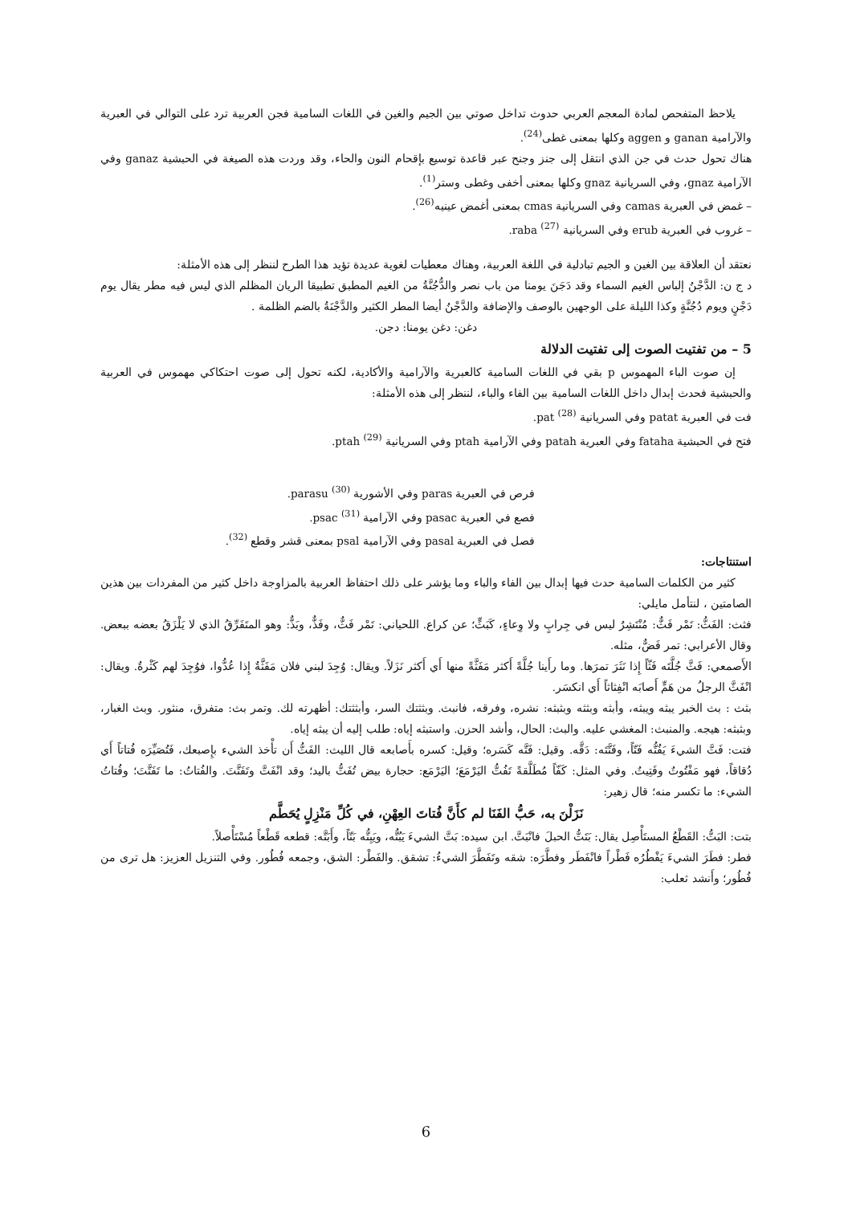يلاحظ المتفحص لمادة المعجم العربي حدوث تداخل صوتي بين الجيم والغين في اللغات السامية فجن العربية ترد على التوالي في العبرية والآرامية ganan و aggen وكلها بمعنى غطى<sup>(24)</sup>.
هناك تحول حدث في جن الذي انتقل إلى جنز وجنح عبر قاعدة توسيع بإقحام النون والحاء، وقد وردت هذه الصيغة في الحبشية ganaz وفي الآرامية gnaz، وفي السريانية gnaz وكلها بمعنى أخفى وغطى وستر<sup>(1)</sup>.
– غمض في العبرية camas وفي السريانية cmas بمعنى أغمض عينيه<sup>(26)</sup>.
– غروب في العبرية erub وفي السريانية raba <sup>(27)</sup>.
نعتقد أن العلاقة بين الغين و الجيم تبادلية في اللغة العربية، وهناك معطيات لغوية عديدة تؤيد هذا الطرح لننظر إلى هذه الأمثلة:
د ج ن: الدَّجْنُ إلباس الغيم السماء وقد دَجَنَ يومنا من باب نصر والدُّجُنَّةُ من الغيم المطبق تطبيقا الريان المظلم الذي ليس فيه مطر يقال يوم دَجْنٍ ويوم دُجُنَّةٍ وكذا الليلة على الوجهين بالوصف والإضافة والدَّجْنُ أيضا المطر الكثير والدَّجْنَةُ بالضم الظلمة .
دغن: دغن يومنا: دجن.
5 – من تفتيت الصوت إلى تفتيت الدلالة
إن صوت الباء المهموس p بقي في اللغات السامية كالعبرية والآرامية والأكادية، لكنه تحول إلى صوت احتكاكي مهموس في العربية والحبشية فحدث إبدال داخل اللغات السامية بين الفاء والباء، لننظر إلى هذه الأمثلة:
فت في العبرية patat وفي السريانية pat <sup>(28)</sup>.
فتح في الحبشية fataha وفي العبرية patah وفي الآرامية ptah وفي السريانية ptah <sup>(29)</sup>.
فرص في العبرية paras وفي الأشورية parasu <sup>(30)</sup>.
فصع في العبرية pasac وفي الآرامية psac <sup>(31)</sup>.
فصل في العبرية pasal وفي الآرامية psal بمعنى قشر وقطع <sup>(32)</sup>.
استنتاجات:
كثير من الكلمات السامية حدث فيها إبدال بين الفاء والباء وما يؤشر على ذلك احتفاظ العربية بالمزاوجة داخل كثير من المفردات بين هذين الصامتين ، لنتأمل مايلي:
فثث: الفَثُّ: تَمْر فَثٌّ: مُنْتَشِرٌ ليس في جِرابٍ ولا وِعاءٍ، كَبَثٍّ؛ عن كراع. اللحياني: تَمْر فَثٌّ، وفَذٌّ، وبَذٌّ: وهو المتَفَرِّقُ الذي لا يَلْزَقُ بعضه ببعض. وقال الأعرابي: تمر فَضٌّ، مثله.
الأَصمعي: فَثَّ جُلَّتَه فَثّاً إِذا نَثَرَ تمرَها. وما رأَينا جُلَّةً أَكثر مَفَثَّةً منها أَي أَكثر نَزَلاً. ويقال: وُجِدَ لبني فلان مَفَثَّةٌ إِذا عُدُّوا، فوُجِدَ لهم كَثْرةٌ. ويقال: انْفَثَّ الرجلُ من هَمٍّ أَصابَه انْفِثاثاً أَي انكسَر.
بثث : بث الخبر يبثه ويبثه، وأبثه وبثثه وبثبثه: نشره، وفرقه، فانبث. وبثثتك السر، وأبثثتك: أظهرته لك. وتمر بث: متفرق، منثور. وبث الغبار، وبثبثه: هيجه. والمنبث: المغشي عليه. والبث: الحال، وأشد الحزن. واستبثه إياه: طلب إليه أن يبثه إياه.
فتت: فَتَّ الشيءَ يَفُتُّه فَتّاً، وفَتَّتَه: دَقَّه. وقيل: فَتَّه كَسَره؛ وقيل: كسره بأَصابعه قال الليث: الفَتُّ أَن تأْخذ الشيء بإِصبعك، فَتُصَيِّرَه فُتاتاً أَي دُقاقاً، فهو مَفْتُوتٌ وفَتِيتٌ. وفي المثل: كَفّاً مُطَلَّقةً تَفُتُّ اليَرْمَعَ؛ اليَرْمَع: حجارة بيض تُفَتُّ باليد؛ وقد انْفَتَّ وتَفَتَّتَ. والفُتاتُ: ما تَفَتَّتَ؛ وفُتاتُ الشيء: ما تكسر منه؛ قال زهير:
نَزَلْنَ به، حَبُّ الفَنَا لم كأَنَّ فُتاتَ العِهْنِ، في كُلِّ مَنْزِلٍ يُحَطَّم
بتت: البَتُّ: القَطْعُ المستَأْصِل يقال: بَتَتُّ الحبلَ فانْبَتَّ. ابن سيده: بَتَّ الشيءَ يَبُتُّه، ويَبِتُّه بَتّاً، وأَبَتَّه: قطعه قَطْعاً مُسْتَأْصلاً.
فطر: فطَرَ الشيءَ يَفْطُرُه فَطْراً فانْفَطَر وفطَّرَه: شقه وتَفَطَّرَ الشيءُ: تشقق. والفَطْر: الشق، وجمعه فُطُور. وفي التنزيل العزيز: هل ترى من فُطُور؛ وأَنشد ثعلب:
6